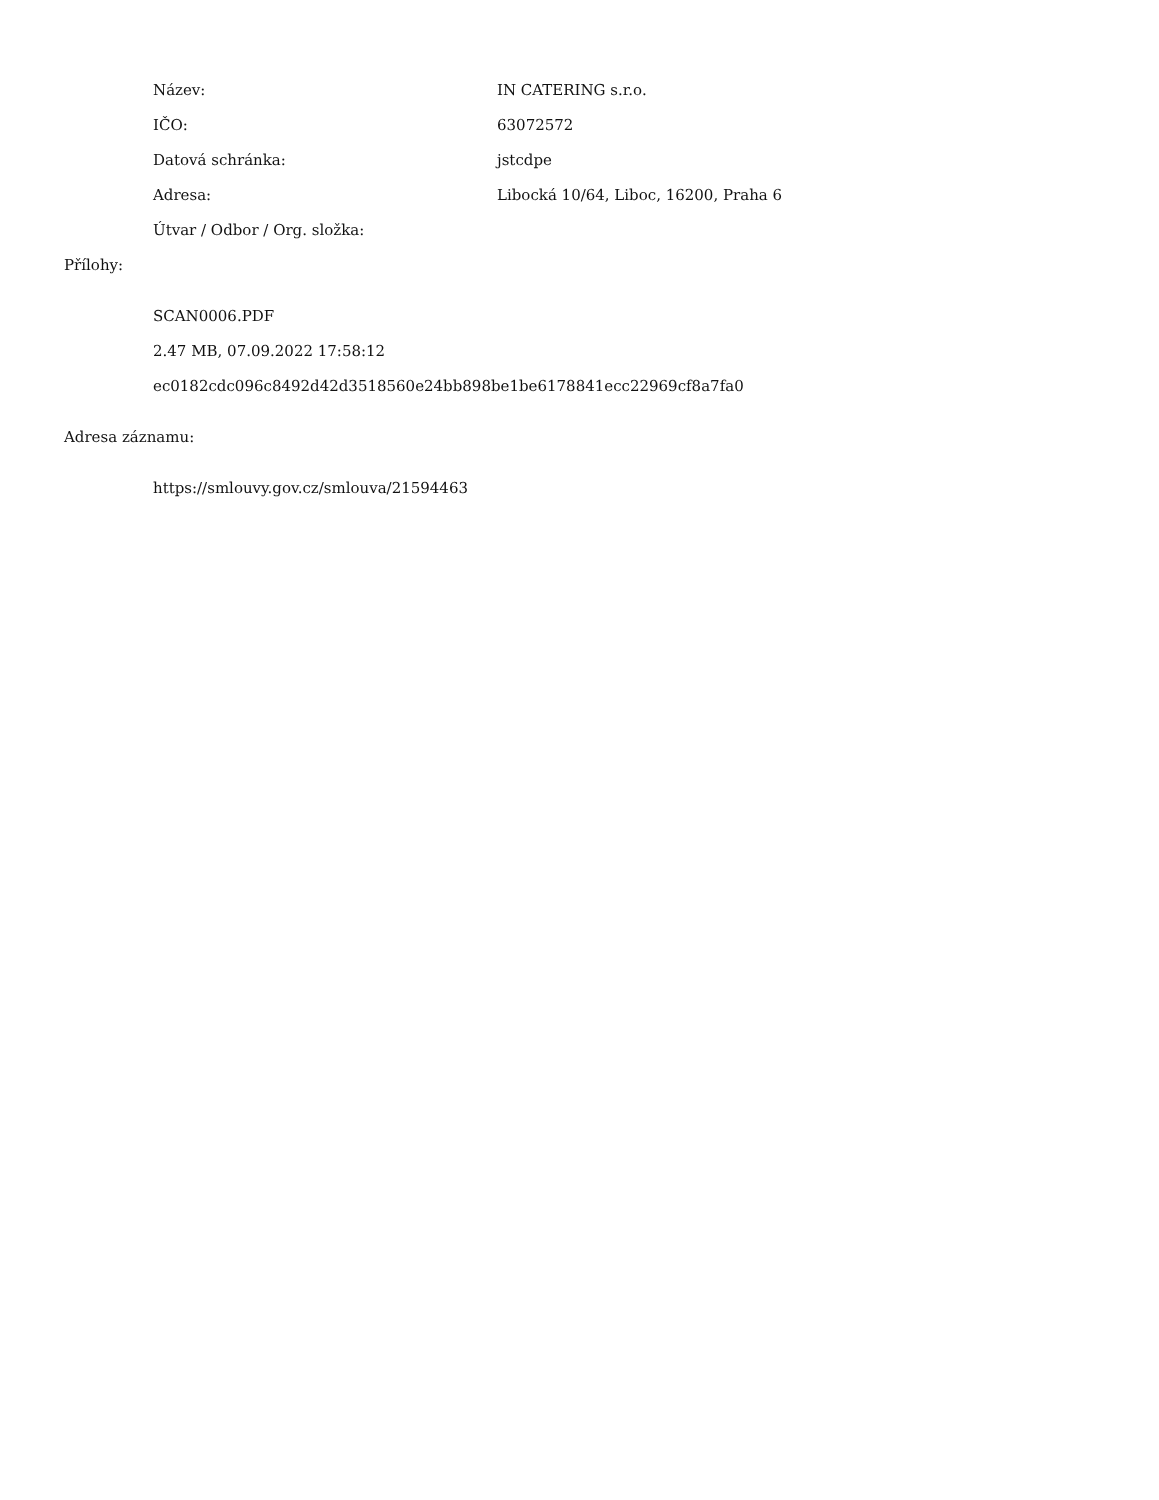Název: IN CATERING s.r.o.
IČO: 63072572
Datová schránka: jstcdpe
Adresa: Libocká 10/64, Liboc, 16200, Praha 6
Útvar / Odbor / Org. složka:
Přílohy:
SCAN0006.PDF
2.47 MB, 07.09.2022 17:58:12
ec0182cdc096c8492d42d3518560e24bb898be1be6178841ecc22969cf8a7fa0
Adresa záznamu:
https://smlouvy.gov.cz/smlouva/21594463